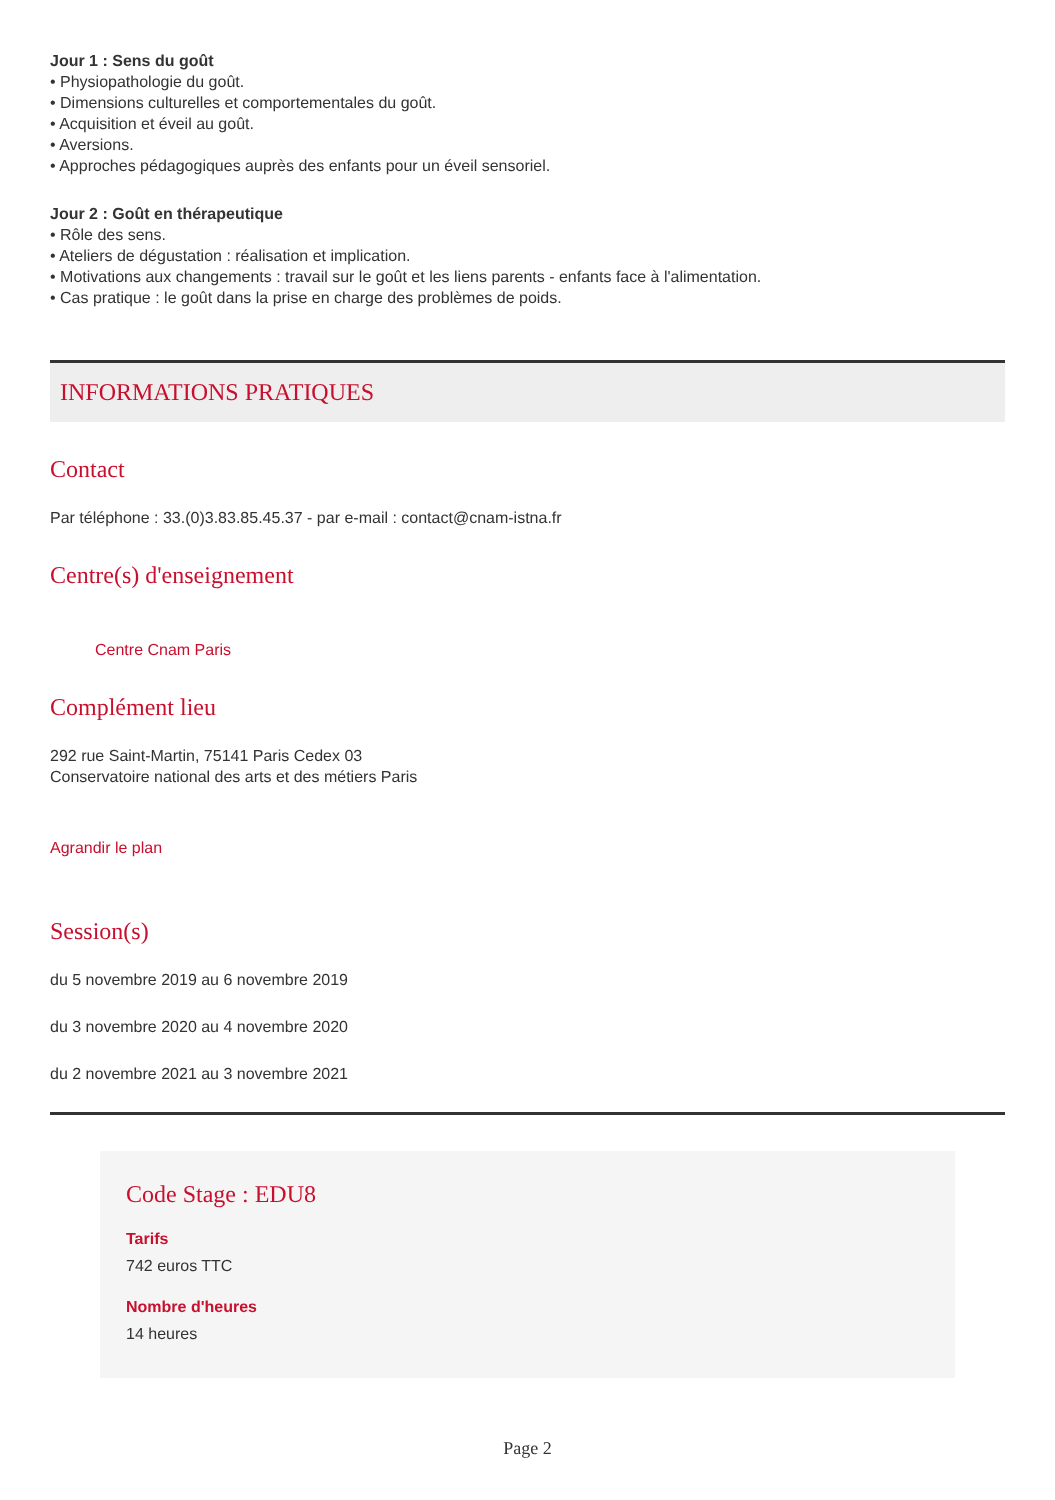Jour 1 : Sens du goût
• Physiopathologie du goût.
• Dimensions culturelles et comportementales du goût.
• Acquisition et éveil au goût.
• Aversions.
• Approches pédagogiques auprès des enfants pour un éveil sensoriel.
Jour 2 : Goût en thérapeutique
• Rôle des sens.
• Ateliers de dégustation : réalisation et implication.
• Motivations aux changements : travail sur le goût et les liens parents - enfants face à l'alimentation.
• Cas pratique : le goût dans la prise en charge des problèmes de poids.
INFORMATIONS PRATIQUES
Contact
Par téléphone : 33.(0)3.83.85.45.37 - par e-mail : contact@cnam-istna.fr
Centre(s) d'enseignement
Centre Cnam Paris
Complément lieu
292 rue Saint-Martin, 75141 Paris Cedex 03
Conservatoire national des arts et des métiers Paris
Agrandir le plan
Session(s)
du 5 novembre 2019 au 6 novembre 2019
du 3 novembre 2020 au 4 novembre 2020
du 2 novembre 2021 au 3 novembre 2021
Code Stage : EDU8
Tarifs
742 euros TTC
Nombre d'heures
14 heures
Page 2